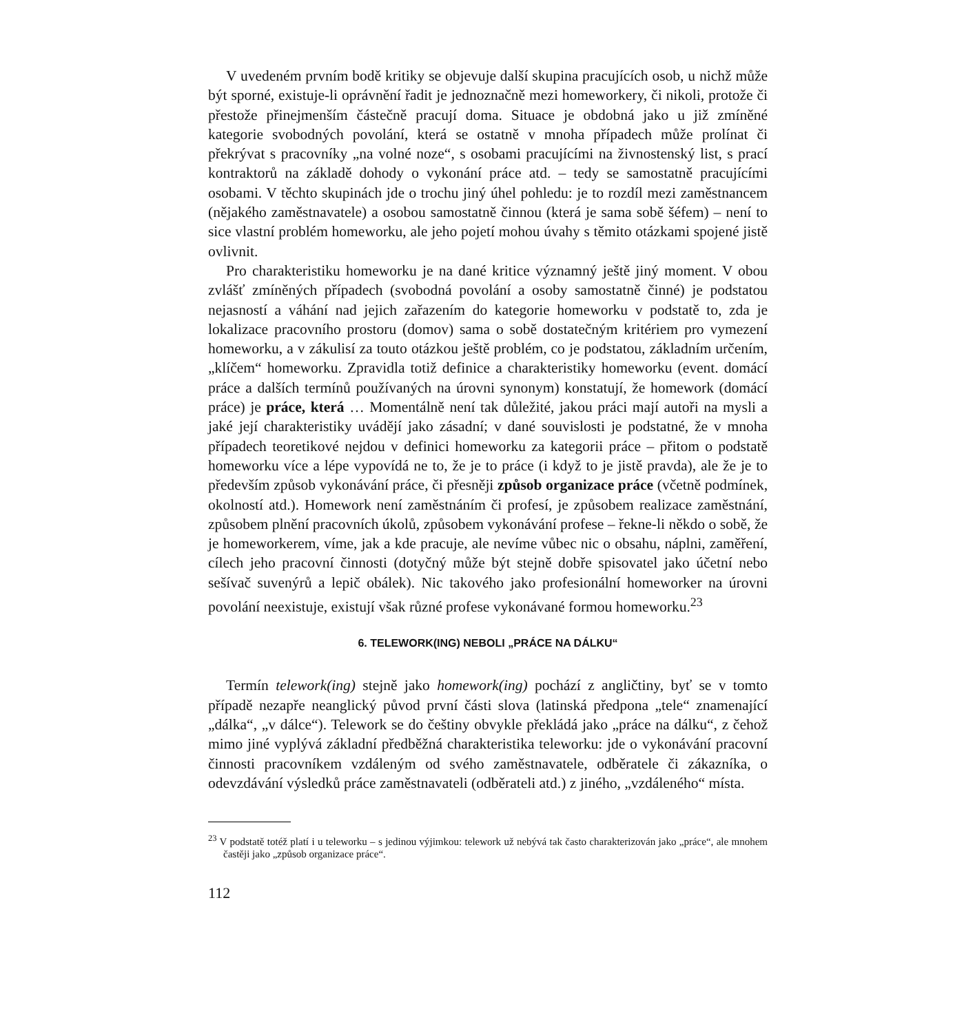V uvedeném prvním bodě kritiky se objevuje další skupina pracujících osob, u nichž může být sporné, existuje-li oprávnění řadit je jednoznačně mezi homeworkery, či nikoli, protože či přestože přinejmenším částečně pracují doma. Situace je obdobná jako u již zmíněné kategorie svobodných povolání, která se ostatně v mnoha případech může prolínat či překrývat s pracovníky „na volné noze“, s osobami pracujícími na živnostenský list, s prací kontraktorů na základě dohody o vykonání práce atd. – tedy se samostatně pracujícími osobami. V těchto skupinách jde o trochu jiný úhel pohledu: je to rozdíl mezi zaměstnancem (nějakého zaměstnavatele) a osobou samostatně činnou (která je sama sobě šéfem) – není to sice vlastní problém homeworku, ale jeho pojetí mohou úvahy s těmito otázkami spojené jistě ovlivnit.
Pro charakteristiku homeworku je na dané kritice významný ještě jiný moment. V obou zvlášť zmíněných případech (svobodná povolání a osoby samostatně činné) je podstatou nejasností a váhání nad jejich zařazením do kategorie homeworku v podstatě to, zda je lokalizace pracovního prostoru (domov) sama o sobě dostatečným kritériem pro vymezení homeworku, a v zákulisí za touto otázkou ještě problém, co je podstatou, základním určením, „klíčem“ homeworku. Zpravidla totiž definice a charakteristiky homeworku (event. domácí práce a dalších termínů používaných na úrovni synonym) konstatují, že homework (domácí práce) je práce, která … Momentálně není tak důležité, jakou práci mají autoři na mysli a jaké její charakteristiky uvádějí jako zásadní; v dané souvislosti je podstatné, že v mnoha případech teoretikové nejdou v definici homeworku za kategorii práce – přitom o podstatě homeworku více a lépe vypovídá ne to, že je to práce (i když to je jistě pravda), ale že je to především způsob vykonávání práce, či přesněji způsob organizace práce (včetně podmínek, okolností atd.). Homework není zaměstnáním či profesí, je způsobem realizace zaměstnání, způsobem plnění pracovních úkolů, způsobem vykonávání profese – řekne-li někdo o sobě, že je homeworkerem, víme, jak a kde pracuje, ale nevíme vůbec nic o obsahu, náplni, zaměření, cílech jeho pracovní činnosti (dotyčný může být stejně dobře spisovatel jako účetní nebo sešívač suvenýrů a lepič obálek). Nic takového jako profesionální homeworker na úrovni povolání neexistuje, existují však různé profese vykonávané formou homeworku.<sup>23</sup>
6. TELEWORK(ING) NEBOLI „PRÁCE NA DÁLKU“
Termín telework(ing) stejně jako homework(ing) pochází z angličtiny, byť se v tomto případě nezapře neanglický původ první části slova (latinská předpona „tele“ znamenající „dálka“, „v dálce“). Telework se do češtiny obvykle překládá jako „práce na dálku“, z čehož mimo jiné vyplývá základní předběžná charakteristika teleworku: jde o vykonávání pracovní činnosti pracovníkem vzdáleným od svého zaměstnavatele, odběratele či zákazníka, o odevzdávání výsledků práce zaměstnavateli (odběrateli atd.) z jiného, „vzdáleného“ místa.
<sup>23</sup> V podstatě totéž platí i u teleworku – s jedinou výjimkou: telework už nebývá tak často charakterizován jako „práce“, ale mnohem častěji jako „způsob organizace práce“.
112